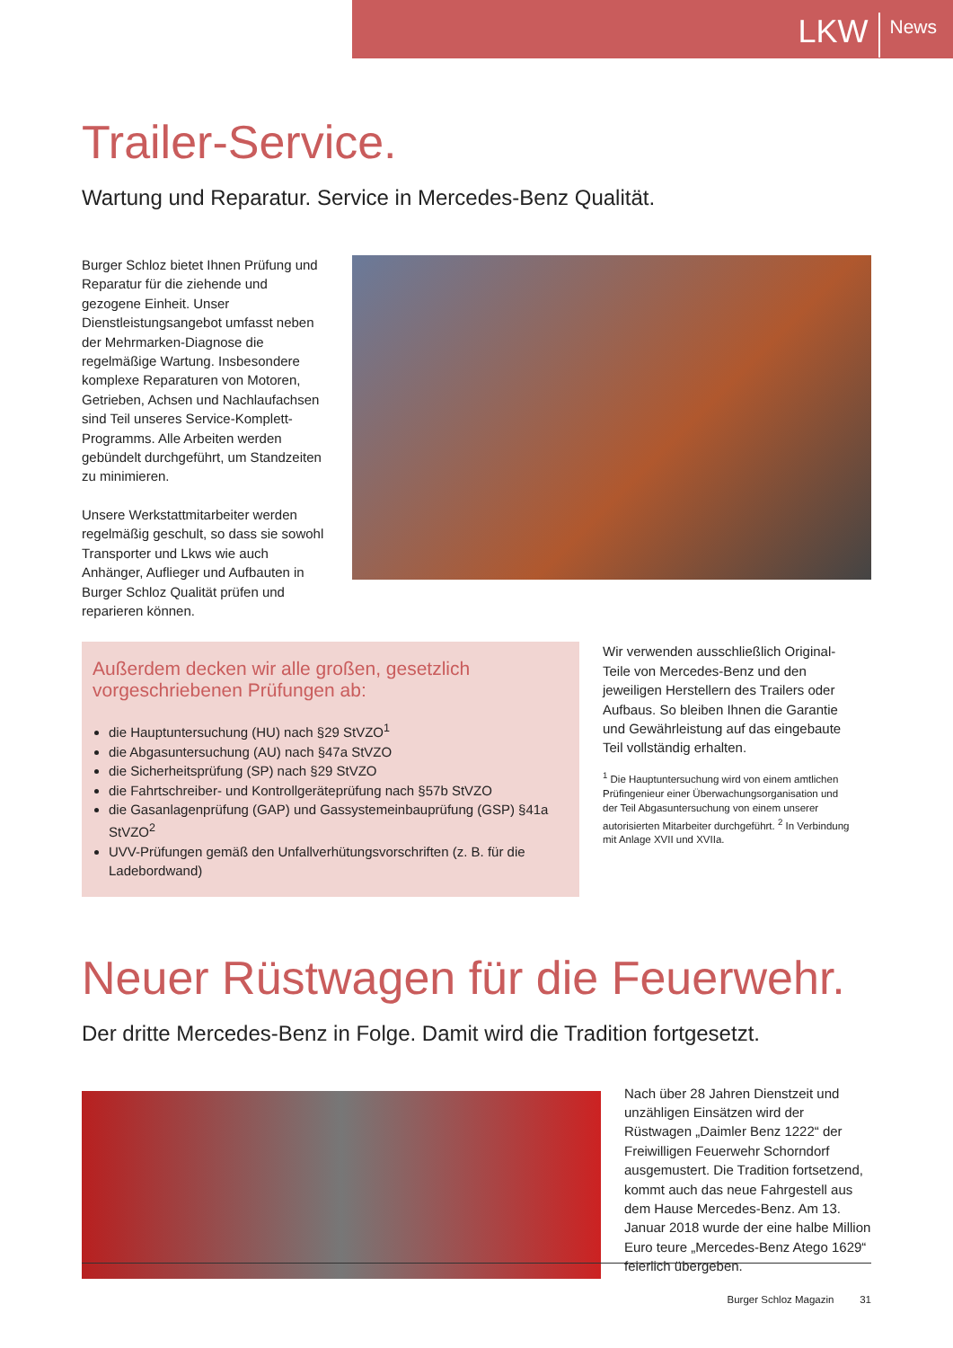LKW News
Trailer-Service.
Wartung und Reparatur. Service in Mercedes-Benz Qualität.
Burger Schloz bietet Ihnen Prüfung und Reparatur für die ziehende und gezogene Einheit. Unser Dienstleistungsangebot umfasst neben der Mehrmarken-Diagnose die regelmäßige Wartung. Insbesondere komplexe Reparaturen von Motoren, Getrieben, Achsen und Nachlaufachsen sind Teil unseres Service-Komplett-Programms. Alle Arbeiten werden gebündelt durchgeführt, um Standzeiten zu minimieren.
Unsere Werkstattmitarbeiter werden regelmäßig geschult, so dass sie sowohl Transporter und Lkws wie auch Anhänger, Auflieger und Aufbauten in Burger Schloz Qualität prüfen und reparieren können.
Außerdem decken wir alle großen, gesetzlich vorgeschriebenen Prüfungen ab:
die Hauptuntersuchung (HU) nach §29 StVZO<sup>1</sup>
die Abgasuntersuchung (AU) nach §47a StVZO
die Sicherheitsprüfung (SP) nach §29 StVZO
die Fahrtschreiber- und Kontrollgeräteprüfung nach §57b StVZO
die Gasanlagenprüfung (GAP) und Gassystemeinbauprüfung (GSP) §41a StVZO<sup>2</sup>
UVV-Prüfungen gemäß den Unfallverhütungsvorschriften (z. B. für die Ladebordwand)
Wir verwenden ausschließlich Original-Teile von Mercedes-Benz und den jeweiligen Herstellern des Trailers oder Aufbaus. So bleiben Ihnen die Garantie und Gewährleistung auf das eingebaute Teil vollständig erhalten.
<sup>1</sup> Die Hauptuntersuchung wird von einem amtlichen Prüfingenieur einer Überwachungsorganisation und der Teil Abgasuntersuchung von einem unserer autorisierten Mitarbeiter durchgeführt. <sup>2</sup> In Verbindung mit Anlage XVII und XVIIa.
Neuer Rüstwagen für die Feuerwehr.
Der dritte Mercedes-Benz in Folge. Damit wird die Tradition fortgesetzt.
Nach über 28 Jahren Dienstzeit und unzähligen Einsätzen wird der Rüstwagen „Daimler Benz 1222“ der Freiwilligen Feuerwehr Schorndorf ausgemustert. Die Tradition fortsetzend, kommt auch das neue Fahrgestell aus dem Hause Mercedes-Benz. Am 13. Januar 2018 wurde der eine halbe Million Euro teure „Mercedes-Benz Atego 1629“ feierlich übergeben.
Burger Schloz Magazin 31